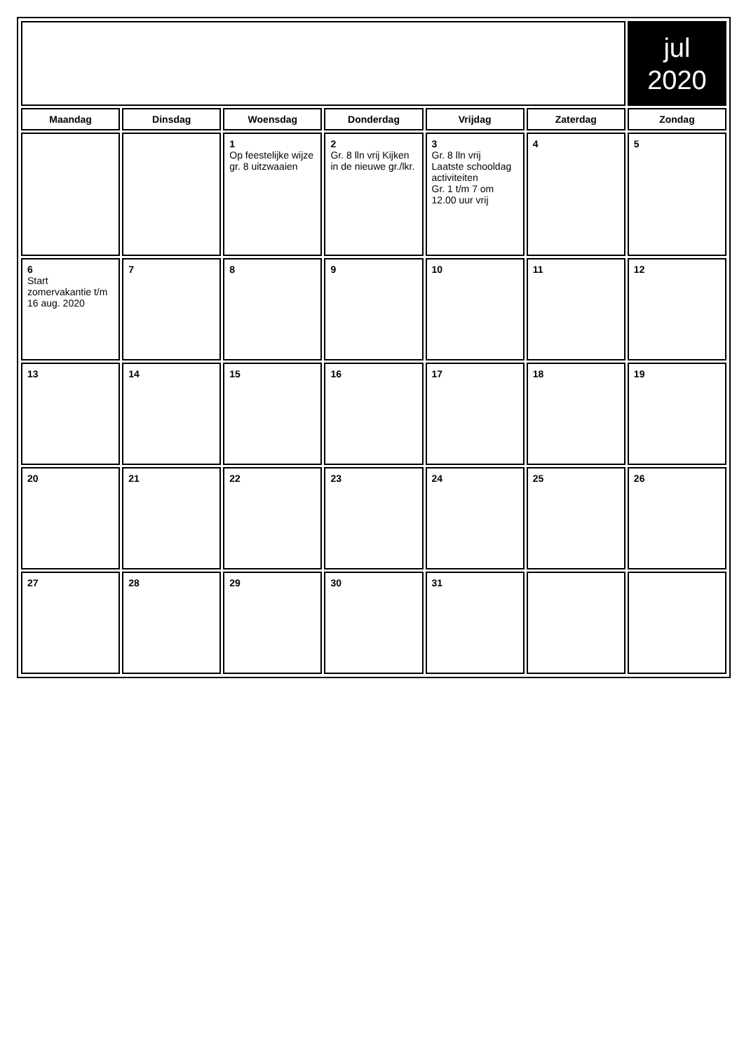| | | | | | | jul 2020 |
| Maandag | Dinsdag | Woensdag | Donderdag | Vrijdag | Zaterdag | Zondag |
| | | 1 Op feestelijke wijze gr. 8 uitzwaaien | 2 Gr. 8 lln vrij Kijken in de nieuwe gr./lkr. | 3 Gr. 8 lln vrij Laatste schooldag activiteiten Gr. 1 t/m 7 om 12.00 uur vrij | 4 | 5 |
| 6 Start zomervakantie t/m 16 aug. 2020 | 7 | 8 | 9 | 10 | 11 | 12 |
| 13 | 14 | 15 | 16 | 17 | 18 | 19 |
| 20 | 21 | 22 | 23 | 24 | 25 | 26 |
| 27 | 28 | 29 | 30 | 31 | | |